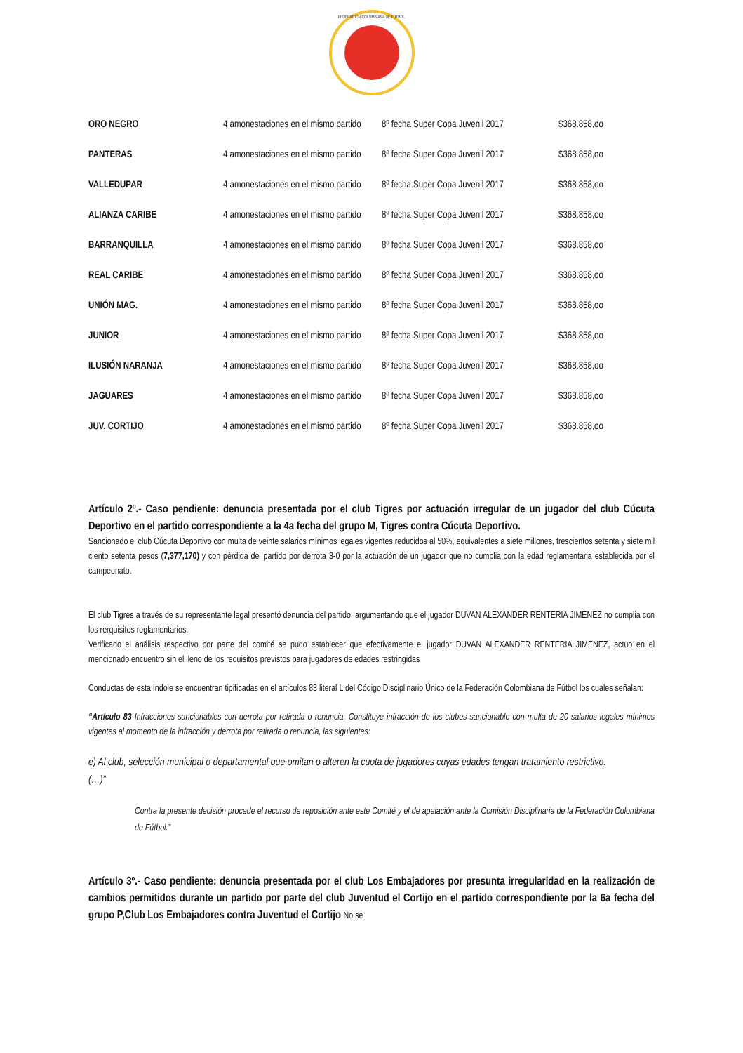FEDERACIÓN COLOMBIANA DE FÚTBOL
| ORO NEGRO | 4 amonestaciones en el mismo partido | 8º fecha Super Copa Juvenil 2017 | $368.858,oo |
| PANTERAS | 4 amonestaciones en el mismo partido | 8º fecha Super Copa Juvenil 2017 | $368.858,oo |
| VALLEDUPAR | 4 amonestaciones en el mismo partido | 8º fecha Super Copa Juvenil 2017 | $368.858,oo |
| ALIANZA CARIBE | 4 amonestaciones en el mismo partido | 8º fecha Super Copa Juvenil 2017 | $368.858,oo |
| BARRANQUILLA | 4 amonestaciones en el mismo partido | 8º fecha Super Copa Juvenil 2017 | $368.858,oo |
| REAL CARIBE | 4 amonestaciones en el mismo partido | 8º fecha Super Copa Juvenil 2017 | $368.858,oo |
| UNIÓN MAG. | 4 amonestaciones en el mismo partido | 8º fecha Super Copa Juvenil 2017 | $368.858,oo |
| JUNIOR | 4 amonestaciones en el mismo partido | 8º fecha Super Copa Juvenil 2017 | $368.858,oo |
| ILUSIÓN NARANJA | 4 amonestaciones en el mismo partido | 8º fecha Super Copa Juvenil 2017 | $368.858,oo |
| JAGUARES | 4 amonestaciones en el mismo partido | 8º fecha Super Copa Juvenil 2017 | $368.858,oo |
| JUV. CORTIJO | 4 amonestaciones en el mismo partido | 8º fecha Super Copa Juvenil 2017 | $368.858,oo |
Artículo 2º.- Caso pendiente: denuncia presentada por el club Tigres por actuación irregular de un jugador del club Cúcuta Deportivo en el partido correspondiente a la 4a fecha del grupo M, Tigres contra Cúcuta Deportivo.
Sancionado el club Cúcuta Deportivo con multa de veinte salarios mínimos legales vigentes reducidos al 50%, equivalentes a siete millones, trescientos setenta y siete mil ciento setenta pesos (7,377,170) y con pérdida del partido por derrota 3-0 por la actuación de un jugador que no cumplia con la edad reglamentaria establecida por el campeonato.
El club Tigres a través de su representante legal presentó denuncia del partido, argumentando que el jugador DUVAN ALEXANDER RENTERIA JIMENEZ no cumplia con los rerquisitos reglamentarios.
Verificado el análisis respectivo por parte del comité se pudo establecer que efectivamente el jugador DUVAN ALEXANDER RENTERIA JIMENEZ, actuo en el mencionado encuentro sin el lleno de los requisitos previstos para jugadores de edades restringidas
Conductas de esta índole se encuentran tipificadas en el artículos 83 literal L del Código Disciplinario Único de la Federación Colombiana de Fútbol los cuales señalan:
“Artículo 83 Infracciones sancionables con derrota por retirada o renuncia. Constituye infracción de los clubes sancionable con multa de 20 salarios legales mínimos vigentes al momento de la infracción y derrota por retirada o renuncia, las siguientes:
e) Al club, selección municipal o departamental que omitan o alteren la cuota de jugadores cuyas edades tengan tratamiento restrictivo.
(…)”
Contra la presente decisión procede el recurso de reposición ante este Comité y el de apelación ante la Comisión Disciplinaria de la Federación Colombiana de Fútbol.”
Artículo 3º.- Caso pendiente: denuncia presentada por el club Los Embajadores por presunta irregularidad en la realización de cambios permitidos durante un partido por parte del club Juventud el Cortijo en el partido correspondiente por la 6a fecha del grupo P,Club Los Embajadores contra Juventud el Cortijo No se